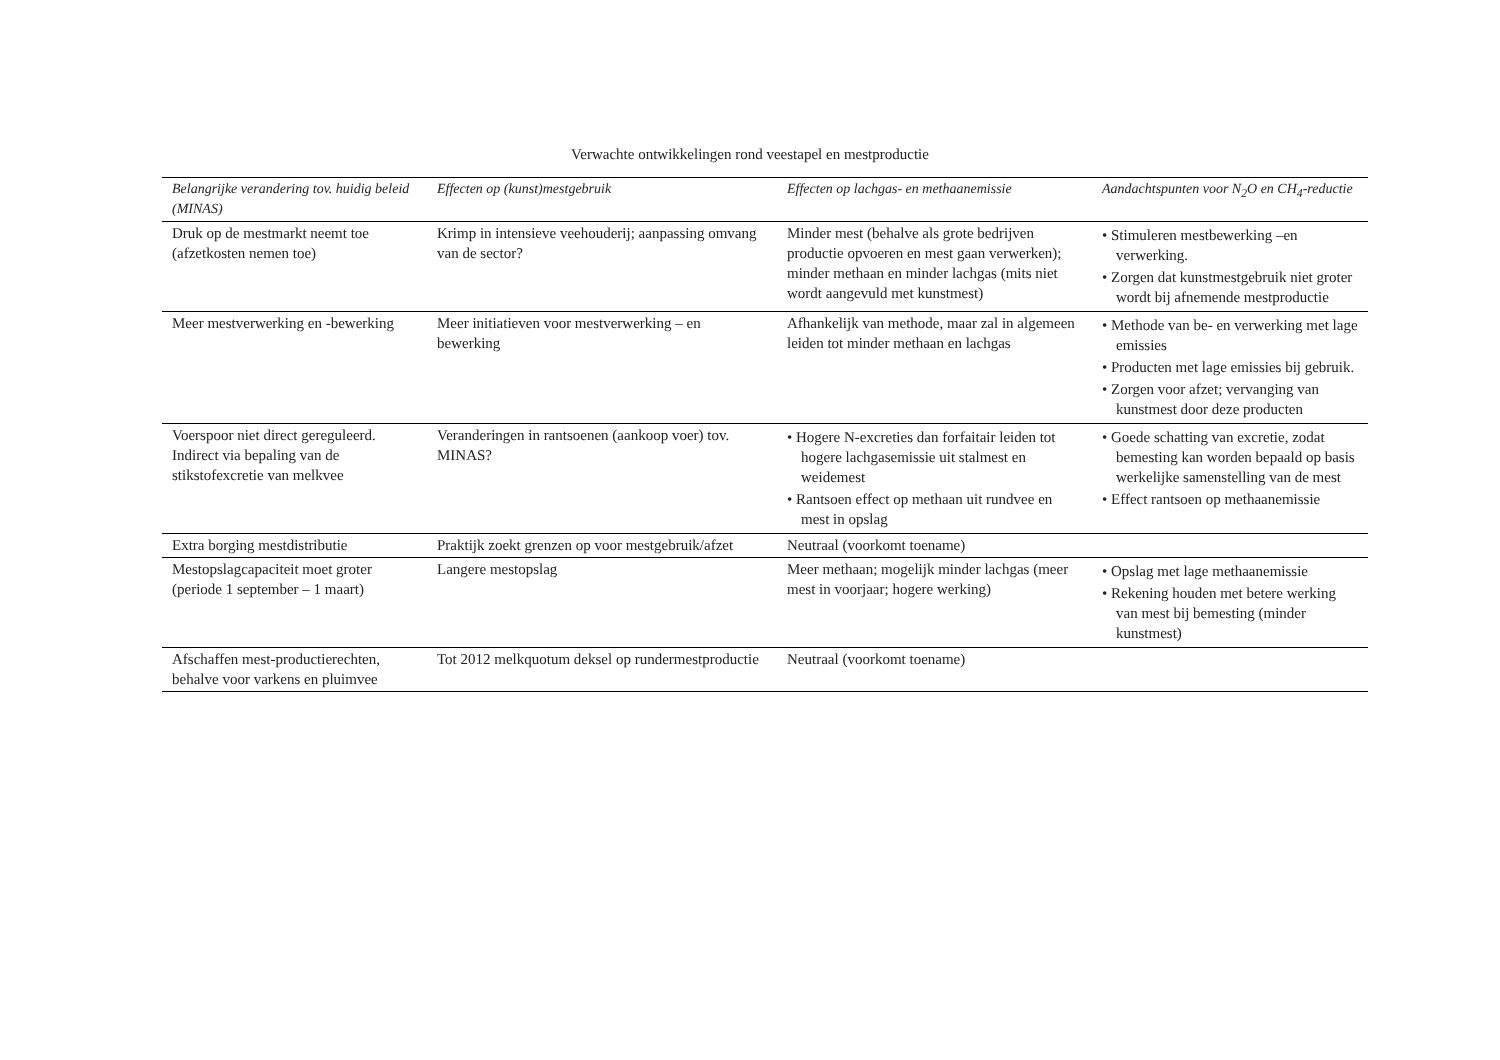Verwachte ontwikkelingen rond veestapel en mestproductie
| Belangrijke verandering tov. huidig beleid (MINAS) | Effecten op (kunst)mestgebruik | Effecten op lachgas- en methaanemissie | Aandachtspunten voor N<sub>2</sub>O en CH<sub>4</sub>-reductie |
| --- | --- | --- | --- |
| Druk op de mestmarkt neemt toe (afzetkosten nemen toe) | Krimp in intensieve veehouderij; aanpassing omvang van de sector? | Minder mest (behalve als grote bedrijven productie opvoeren en mest gaan verwerken); minder methaan en minder lachgas (mits niet wordt aangevuld met kunstmest) | • Stimuleren mestbewerking –en verwerking. • Zorgen dat kunstmestgebruik niet groter wordt bij afnemende mestproductie |
| Meer mestverwerking en -bewerking | Meer initiatieven voor mestverwerking – en bewerking | Afhankelijk van methode, maar zal in algemeen leiden tot minder methaan en lachgas | • Methode van be- en verwerking met lage emissies • Producten met lage emissies bij gebruik. • Zorgen voor afzet; vervanging van kunstmest door deze producten |
| Voerspoor niet direct gereguleerd. Indirect via bepaling van de stikstofexcretie van melkvee | Veranderingen in rantsoenen (aankoop voer) tov. MINAS? | • Hogere N-excreties dan forfaitair leiden tot hogere lachgasemissie uit stalmest en weidemest • Rantsoen effect op methaan uit rundvee en mest in opslag | • Goede schatting van excretie, zodat bemesting kan worden bepaald op basis werkelijke samenstelling van de mest • Effect rantsoen op methaanemissie |
| Extra borging mestdistributie | Praktijk zoekt grenzen op voor mestgebruik/afzet | Neutraal (voorkomt toename) | |
| Mestopslagcapaciteit moet groter (periode 1 september – 1 maart) | Langere mestopslag | Meer methaan; mogelijk minder lachgas (meer mest in voorjaar; hogere werking) | • Opslag met lage methaanemissie • Rekening houden met betere werking van mest bij bemesting (minder kunstmest) |
| Afschaffen mest-productierechten, behalve voor varkens en pluimvee | Tot 2012 melkquotum deksel op rundermestproductie | Neutraal (voorkomt toename) | |